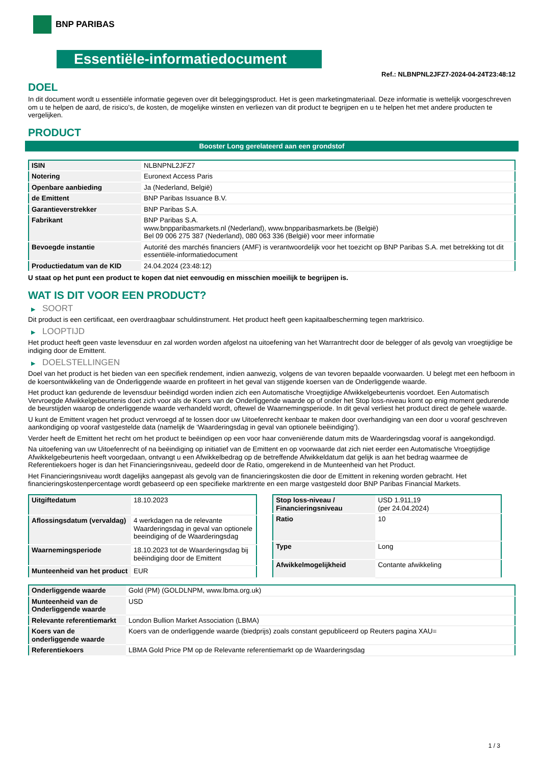BNP PARIBAS
Essentiële-informatiedocument
Ref.: NLBNPNL2JFZ7-2024-04-24T23:48:12
DOEL
In dit document wordt u essentiële informatie gegeven over dit beleggingsproduct. Het is geen marketingmateriaal. Deze informatie is wettelijk voorgeschreven om u te helpen de aard, de risico's, de kosten, de mogelijke winsten en verliezen van dit product te begrijpen en u te helpen het met andere producten te vergelijken.
PRODUCT
Booster Long gerelateerd aan een grondstof
| ISIN | NLBNPNL2JFZ7 |
| Notering | Euronext Access Paris |
| Openbare aanbieding | Ja (Nederland, België) |
| de Emittent | BNP Paribas Issuance B.V. |
| Garantieverstrekker | BNP Paribas S.A. |
| Fabrikant | BNP Paribas S.A. www.bnpparibasmarkets.nl (Nederland), www.bnpparibasmarkets.be (België) Bel 09 006 275 387 (Nederland), 080 063 336 (België) voor meer informatie |
| Bevoegde instantie | Autorité des marchés financiers (AMF) is verantwoordelijk voor het toezicht op BNP Paribas S.A. met betrekking tot dit essentiële-informatiedocument |
| Productiedatum van de KID | 24.04.2024 (23:48:12) |
U staat op het punt een product te kopen dat niet eenvoudig en misschien moeilijk te begrijpen is.
WAT IS DIT VOOR EEN PRODUCT?
▶ SOORT
Dit product is een certificaat, een overdraagbaar schuldinstrument. Het product heeft geen kapitaalbescherming tegen marktrisico.
▶ LOOPTIJD
Het product heeft geen vaste levensduur en zal worden worden afgelost na uitoefening van het Warrantrecht door de belegger of als gevolg van vroegtijdige be indiging door de Emittent.
▶ DOELSTELLINGEN
Doel van het product is het bieden van een specifiek rendement, indien aanwezig, volgens de van tevoren bepaalde voorwaarden. U belegt met een hefboom in de koersontwikkeling van de Onderliggende waarde en profiteert in het geval van stijgende koersen van de Onderliggende waarde.
Het product kan gedurende de levensduur beëindigd worden indien zich een Automatische Vroegtijdige Afwikkelgebeurtenis voordoet. Een Automatisch Vervroegde Afwikkelgebeurtenis doet zich voor als de Koers van de Onderliggende waarde op of onder het Stop loss-niveau komt op enig moment gedurende de beurstijden waarop de onderliggende waarde verhandeld wordt, oftewel de Waarnemingsperiode. In dit geval verliest het product direct de gehele waarde.
U kunt de Emittent vragen het product vervroegd af te lossen door uw Uitoefenrecht kenbaar te maken door overhandiging van een door u vooraf geschreven aankondiging op vooraf vastgestelde data (namelijk de ‘Waarderingsdag in geval van optionele beëindiging’).
Verder heeft de Emittent het recht om het product te beëindigen op een voor haar conveniërende datum mits de Waarderingsdag vooraf is aangekondigd.
Na uitoefening van uw Uitoefenrecht of na beëindiging op initiatief van de Emittent en op voorwaarde dat zich niet eerder een Automatische Vroegtijdige Afwikkelgebeurtenis heeft voorgedaan, ontvangt u een Afwikkelbedrag op de betreffende Afwikkeldatum dat gelijk is aan het bedrag waarmee de Referentiekoers hoger is dan het Financieringsniveau, gedeeld door de Ratio, omgerekend in de Munteenheid van het Product.
Het Financieringsniveau wordt dagelijks aangepast als gevolg van de financieringskosten die door de Emittent in rekening worden gebracht. Het financieringskostenpercentage wordt gebaseerd op een specifieke marktrente en een marge vastgesteld door BNP Paribas Financial Markets.
| Uitgiftedatum | 18.10.2023 |
| Aflossingsdatum (vervaldag) | 4 werkdagen na de relevante Waarderingsdag in geval van optionele beeindiging of de Waarderingsdag |
| Waarnemingsperiode | 18.10.2023 tot de Waarderingsdag bij beëindiging door de Emittent |
| Munteenheid van het product | EUR |
| Stop loss-niveau / Financieringsniveau | USD 1.911,19 (per 24.04.2024) |
| Ratio | 10 |
| Type | Long |
| Afwikkelmogelijkheid | Contante afwikkeling |
| Onderliggende waarde | Gold (PM) (GOLDLNPM, www.lbma.org.uk) |
| Munteenheid van de Onderliggende waarde | USD |
| Relevante referentiemarkt | London Bullion Market Association (LBMA) |
| Koers van de onderliggende waarde | Koers van de onderliggende waarde (biedprijs) zoals constant gepubliceerd op Reuters pagina XAU= |
| Referentiekoers | LBMA Gold Price PM op de Relevante referentiemarkt op de Waarderingsdag |
1 / 3